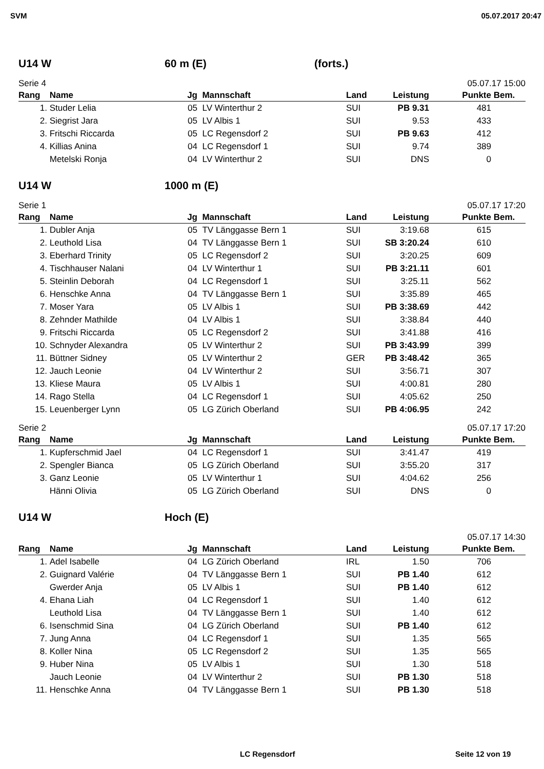SVM 05.07.2017 20:47
U14 W 60 m (E) (forts.)
Serie 4 05.07.17 15:00
| Rang | Name | Jg | Mannschaft | Land | Leistung | Punkte | Bem. |
| --- | --- | --- | --- | --- | --- | --- | --- |
| 1. | Studer Lelia | 05 | LV Winterthur 2 | SUI | PB 9.31 | 481 | |
| 2. | Siegrist Jara | 05 | LV Albis 1 | SUI | 9.53 | 433 | |
| 3. | Fritschi Riccarda | 05 | LC Regensdorf 2 | SUI | PB 9.63 | 412 | |
| 4. | Killias Anina | 04 | LC Regensdorf 1 | SUI | 9.74 | 389 | |
| | Metelski Ronja | 04 | LV Winterthur 2 | SUI | DNS | 0 | |
U14 W 1000 m (E)
Serie 1 05.07.17 17:20
| Rang | Name | Jg | Mannschaft | Land | Leistung | Punkte | Bem. |
| --- | --- | --- | --- | --- | --- | --- | --- |
| 1. | Dubler Anja | 05 | TV Länggasse Bern 1 | SUI | 3:19.68 | 615 | |
| 2. | Leuthold Lisa | 04 | TV Länggasse Bern 1 | SUI | SB 3:20.24 | 610 | |
| 3. | Eberhard Trinity | 05 | LC Regensdorf 2 | SUI | 3:20.25 | 609 | |
| 4. | Tischhauser Nalani | 04 | LV Winterthur 1 | SUI | PB 3:21.11 | 601 | |
| 5. | Steinlin Deborah | 04 | LC Regensdorf 1 | SUI | 3:25.11 | 562 | |
| 6. | Henschke Anna | 04 | TV Länggasse Bern 1 | SUI | 3:35.89 | 465 | |
| 7. | Moser Yara | 05 | LV Albis 1 | SUI | PB 3:38.69 | 442 | |
| 8. | Zehnder Mathilde | 04 | LV Albis 1 | SUI | 3:38.84 | 440 | |
| 9. | Fritschi Riccarda | 05 | LC Regensdorf 2 | SUI | 3:41.88 | 416 | |
| 10. | Schnyder Alexandra | 05 | LV Winterthur 2 | SUI | PB 3:43.99 | 399 | |
| 11. | Büttner Sidney | 05 | LV Winterthur 2 | GER | PB 3:48.42 | 365 | |
| 12. | Jauch Leonie | 04 | LV Winterthur 2 | SUI | 3:56.71 | 307 | |
| 13. | Kliese Maura | 05 | LV Albis 1 | SUI | 4:00.81 | 280 | |
| 14. | Rago Stella | 04 | LC Regensdorf 1 | SUI | 4:05.62 | 250 | |
| 15. | Leuenberger Lynn | 05 | LG Zürich Oberland | SUI | PB 4:06.95 | 242 | |
Serie 2 05.07.17 17:20
| Rang | Name | Jg | Mannschaft | Land | Leistung | Punkte | Bem. |
| --- | --- | --- | --- | --- | --- | --- | --- |
| 1. | Kupferschmid Jael | 04 | LC Regensdorf 1 | SUI | 3:41.47 | 419 | |
| 2. | Spengler Bianca | 05 | LG Zürich Oberland | SUI | 3:55.20 | 317 | |
| 3. | Ganz Leonie | 05 | LV Winterthur 1 | SUI | 4:04.62 | 256 | |
| | Hänni Olivia | 05 | LG Zürich Oberland | SUI | DNS | 0 | |
U14 W Hoch (E)
05.07.17 14:30
| Rang | Name | Jg | Mannschaft | Land | Leistung | Punkte | Bem. |
| --- | --- | --- | --- | --- | --- | --- | --- |
| 1. | Adel Isabelle | 04 | LG Zürich Oberland | IRL | 1.50 | 706 | |
| 2. | Guignard Valérie | 04 | TV Länggasse Bern 1 | SUI | PB 1.40 | 612 | |
| | Gwerder Anja | 05 | LV Albis 1 | SUI | PB 1.40 | 612 | |
| 4. | Ehana Liah | 04 | LC Regensdorf 1 | SUI | 1.40 | 612 | |
| | Leuthold Lisa | 04 | TV Länggasse Bern 1 | SUI | 1.40 | 612 | |
| 6. | Isenschmid Sina | 04 | LG Zürich Oberland | SUI | PB 1.40 | 612 | |
| 7. | Jung Anna | 04 | LC Regensdorf 1 | SUI | 1.35 | 565 | |
| 8. | Koller Nina | 05 | LC Regensdorf 2 | SUI | 1.35 | 565 | |
| 9. | Huber Nina | 05 | LV Albis 1 | SUI | 1.30 | 518 | |
| | Jauch Leonie | 04 | LV Winterthur 2 | SUI | PB 1.30 | 518 | |
| 11. | Henschke Anna | 04 | TV Länggasse Bern 1 | SUI | PB 1.30 | 518 | |
LC Regensdorf Seite 12 von 19